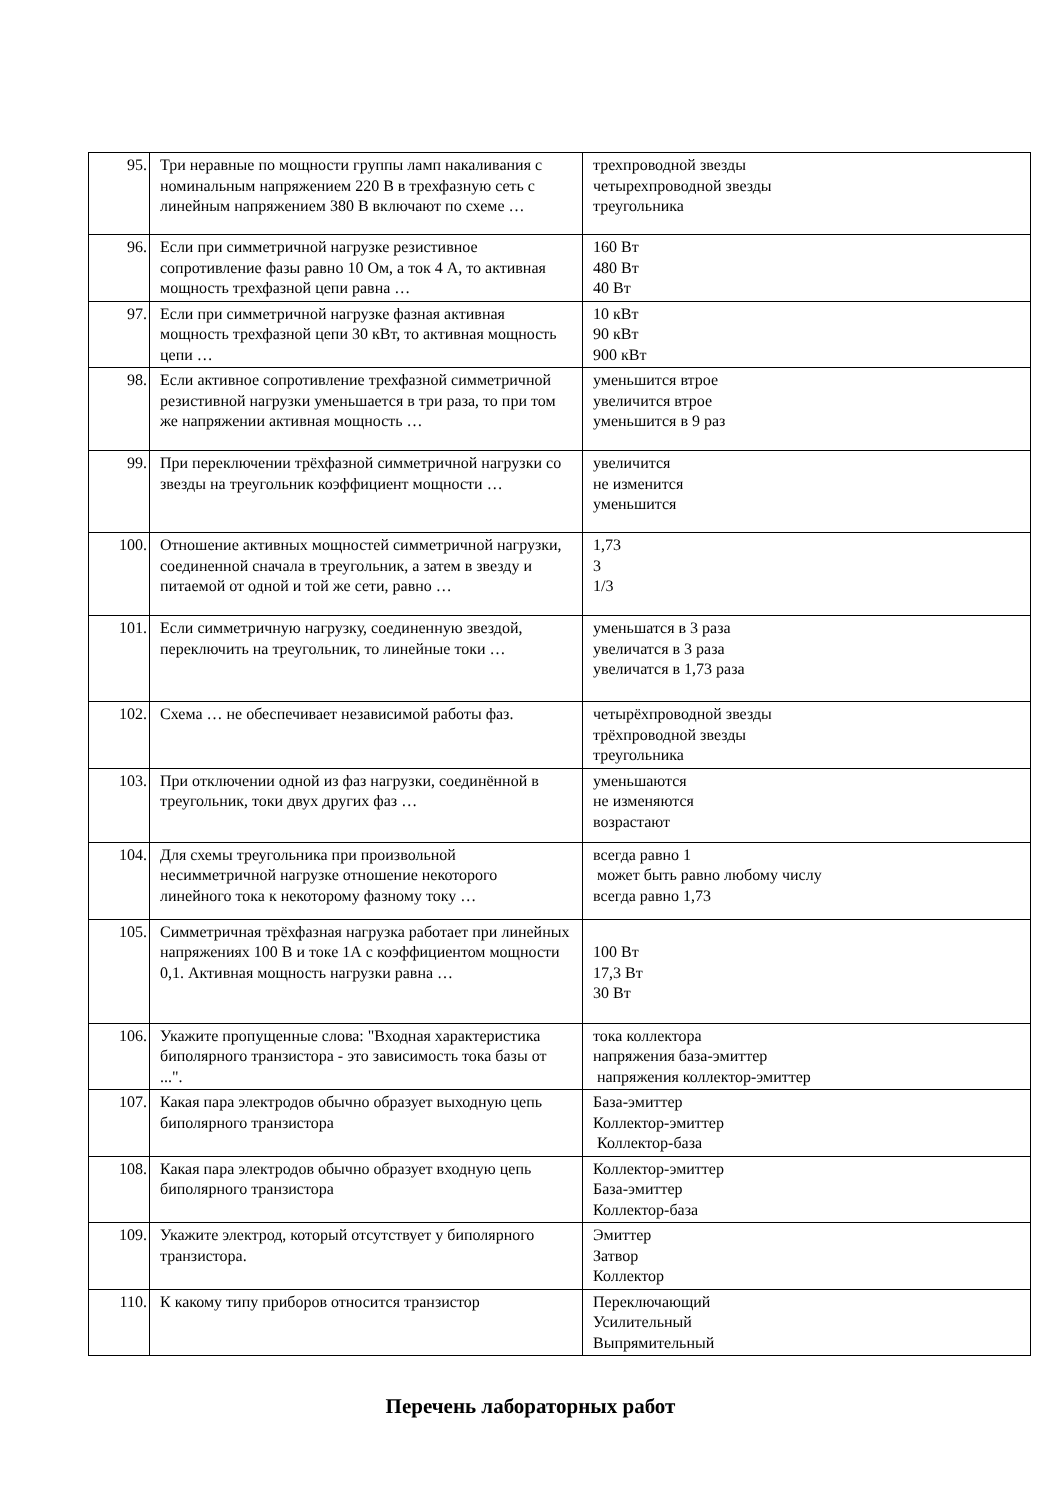| 95. | Три неравные по мощности группы ламп накаливания с номинальным напряжением 220 В в трехфазную сеть с линейным напряжением 380 В включают по схеме … | трехпроводной звезды четырехпроводной звезды треугольника |
| 96. | Если при симметричной нагрузке резистивное сопротивление фазы равно 10 Ом, а ток 4 А, то активная мощность трехфазной цепи равна … | 160 Вт 480 Вт 40 Вт |
| 97. | Если при симметричной нагрузке фазная активная мощность трехфазной цепи 30 кВт, то активная мощность цепи … | 10 кВт 90 кВт 900 кВт |
| 98. | Если активное сопротивление трехфазной симметричной резистивной нагрузки уменьшается в три раза, то при том же напряжении активная мощность … | уменьшится втрое увеличится втрое уменьшится в 9 раз |
| 99. | При переключении трёхфазной симметричной нагрузки со звезды на треугольник коэффициент мощности … | увеличится не изменится уменьшится |
| 100. | Отношение активных мощностей симметричной нагрузки, соединенной сначала в треугольник, а затем в звезду и питаемой от одной и той же сети, равно … | 1,73 3 1/3 |
| 101. | Если симметричную нагрузку, соединенную звездой, переключить на треугольник, то линейные токи … | уменьшатся в 3 раза увеличатся в 3 раза увеличатся в 1,73 раза |
| 102. | Схема … не обеспечивает независимой работы фаз. | четырёхпроводной звезды трёхпроводной звезды треугольника |
| 103. | При отключении одной из фаз нагрузки, соединённой в треугольник, токи двух других фаз … | уменьшаются не изменяются возрастают |
| 104. | Для схемы треугольника при произвольной несимметричной нагрузке отношение некоторого линейного тока к некоторому фазному току … | всегда равно 1 может быть равно любому числу всегда равно 1,73 |
| 105. | Симметричная трёхфазная нагрузка работает при линейных напряжениях 100 В и токе 1А с коэффициентом мощности 0,1. Активная мощность нагрузки равна … | 100 Вт 17,3 Вт 30 Вт |
| 106. | Укажите пропущенные слова: "Входная характеристика биполярного транзистора - это зависимость тока базы от ...". | тока коллектора напряжения база-эмиттер напряжения коллектор-эмиттер |
| 107. | Какая пара электродов обычно образует выходную цепь биполярного транзистора | База-эмиттер Коллектор-эмиттер Коллектор-база |
| 108. | Какая пара электродов обычно образует входную цепь биполярного транзистора | Коллектор-эмиттер База-эмиттер Коллектор-база |
| 109. | Укажите электрод, который отсутствует у биполярного транзистора. | Эмиттер Затвор Коллектор |
| 110. | К какому типу приборов относится транзистор | Переключающий Усилительный Выпрямительный |
Перечень лабораторных работ